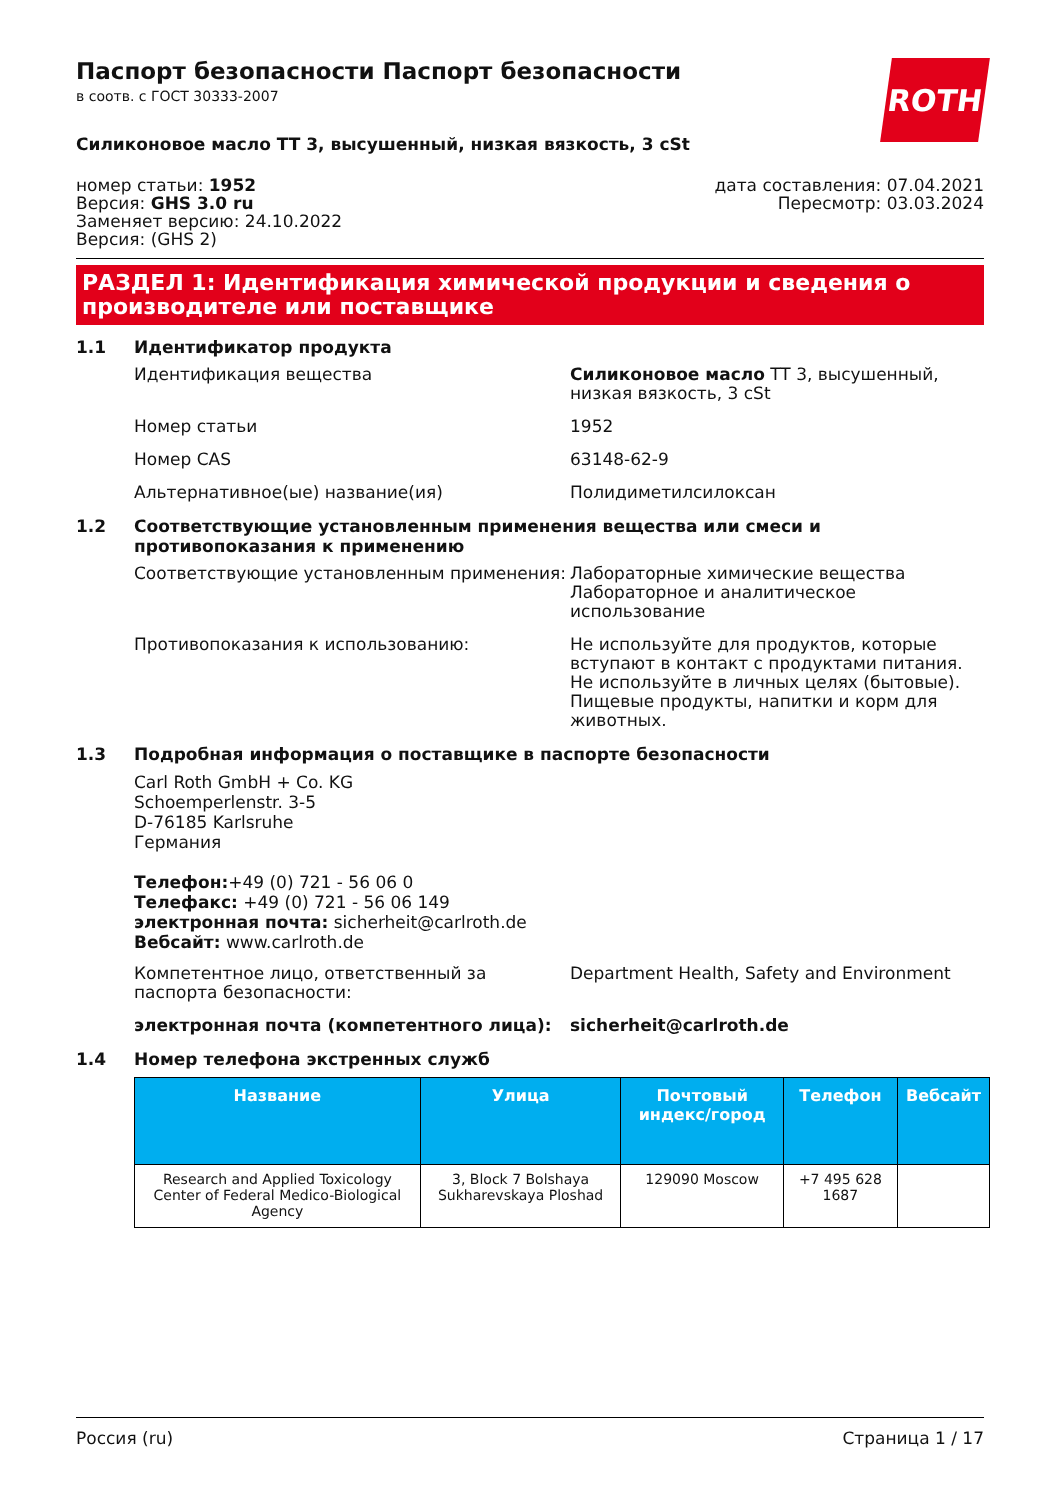ROTH
Паспорт безопасности Паспорт безопасности
в соотв. с ГОСТ 30333-2007
Силиконовое масло TT 3, высушенный, низкая вязкость, 3 cSt
номер статьи: 1952
Версия: GHS 3.0 ru
Заменяет версию: 24.10.2022
Версия: (GHS 2)
дата составления: 07.04.2021
Пересмотр: 03.03.2024
РАЗДЕЛ 1: Идентификация химической продукции и сведения о производителе или поставщике
1.1 Идентификатор продукта
Идентификация вещества Силиконовое масло TT 3, высушенный, низкая вязкость, 3 cSt
Номер статьи 1952
Номер CAS 63148-62-9
Альтернативное(ые) название(ия) Полидиметилсилоксан
1.2 Соответствующие установленным применения вещества или смеси и противопоказания к применению
Соответствующие установленным применения: Лабораторные химические вещества
Лабораторное и аналитическое использование
Противопоказания к использованию: Не используйте для продуктов, которые вступают в контакт с продуктами питания. Не используйте в личных целях (бытовые). Пищевые продукты, напитки и корм для животных.
1.3 Подробная информация о поставщике в паспорте безопасности
Carl Roth GmbH + Co. KG
Schoemperlenstr. 3-5
D-76185 Karlsruhe
Германия
Телефон:+49 (0) 721 - 56 06 0
Телефакс: +49 (0) 721 - 56 06 149
электронная почта: sicherheit@carlroth.de
Вебсайт: www.carlroth.de
Компетентное лицо, ответственный за паспорта безопасности:
Department Health, Safety and Environment
электронная почта (компетентного лица): sicherheit@carlroth.de
1.4 Номер телефона экстренных служб
| Название | Улица | Почтовый индекс/город | Телефон | Вебсайт |
| --- | --- | --- | --- | --- |
| Research and Applied Toxicology Center of Federal Medico-Biological Agency | 3, Block 7 Bolshaya Sukharevskaya Ploshad | 129090 Moscow | +7 495 628 1687 | |
Россия (ru) Страница 1 / 17